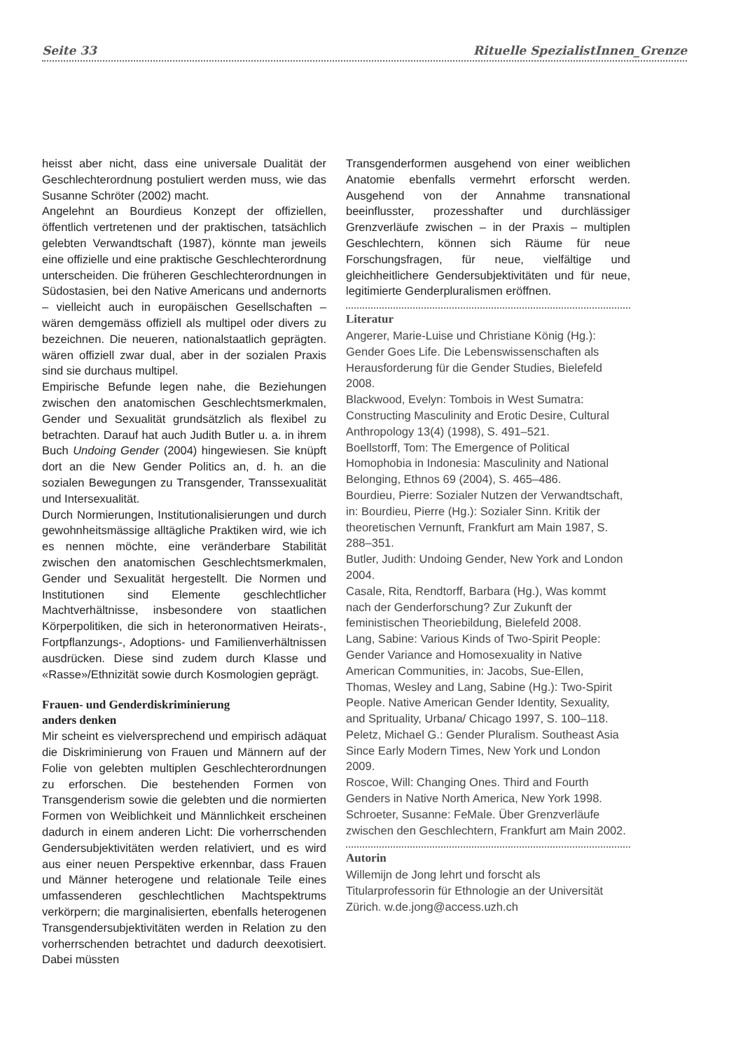Seite 33 Rituelle SpezialistInnen_Grenze
heisst aber nicht, dass eine universale Dualität der Geschlechterordnung postuliert werden muss, wie das Susanne Schröter (2002) macht.
Angelehnt an Bourdieus Konzept der offiziellen, öffentlich vertretenen und der praktischen, tatsächlich gelebten Verwandtschaft (1987), könnte man jeweils eine offizielle und eine praktische Geschlechterordnung unterscheiden. Die früheren Geschlechterordnungen in Südostasien, bei den Native Americans und andernorts – vielleicht auch in europäischen Gesellschaften – wären demgemäss offiziell als multipel oder divers zu bezeichnen. Die neueren, nationalstaatlich geprägten. wären offiziell zwar dual, aber in der sozialen Praxis sind sie durchaus multipel.
Empirische Befunde legen nahe, die Beziehungen zwischen den anatomischen Geschlechtsmerkmalen, Gender und Sexualität grundsätzlich als flexibel zu betrachten. Darauf hat auch Judith Butler u. a. in ihrem Buch Undoing Gender (2004) hingewiesen. Sie knüpft dort an die New Gender Politics an, d. h. an die sozialen Bewegungen zu Transgender, Transsexualität und Intersexualität.
Durch Normierungen, Institutionalisierungen und durch gewohnheitsmässige alltägliche Praktiken wird, wie ich es nennen möchte, eine veränderbare Stabilität zwischen den anatomischen Geschlechtsmerkmalen, Gender und Sexualität hergestellt. Die Normen und Institutionen sind Elemente geschlechtlicher Machtverhältnisse, insbesondere von staatlichen Körperpolitiken, die sich in heteronormativen Heirats-, Fortpflanzungs-, Adoptions- und Familienverhältnissen ausdrücken. Diese sind zudem durch Klasse und «Rasse»/Ethnizität sowie durch Kosmologien geprägt.
Frauen- und Genderdiskriminierung
anders denken
Mir scheint es vielversprechend und empirisch adäquat die Diskriminierung von Frauen und Männern auf der Folie von gelebten multiplen Geschlechterordnungen zu erforschen. Die bestehenden Formen von Transgenderism sowie die gelebten und die normierten Formen von Weiblichkeit und Männlichkeit erscheinen dadurch in einem anderen Licht: Die vorherrschenden Gendersubjektivitäten werden relativiert, und es wird aus einer neuen Perspektive erkennbar, dass Frauen und Männer heterogene und relationale Teile eines umfassenderen geschlechtlichen Machtspektrums verkörpern; die marginalisierten, ebenfalls heterogenen Transgendersubjektivitäten werden in Relation zu den vorherrschenden betrachtet und dadurch deexotisiert. Dabei müssten
Transgenderformen ausgehend von einer weiblichen Anatomie ebenfalls vermehrt erforscht werden. Ausgehend von der Annahme transnational beeinflusster, prozesshafter und durchlässiger Grenzverläufe zwischen – in der Praxis – multiplen Geschlechtern, können sich Räume für neue Forschungsfragen, für neue, vielfältige und gleichheitlichere Gendersubjektivitäten und für neue, legitimierte Genderpluralismen eröffnen.
Literatur
Angerer, Marie-Luise und Christiane König (Hg.): Gender Goes Life. Die Lebenswissenschaften als Herausforderung für die Gender Studies, Bielefeld 2008.
Blackwood, Evelyn: Tombois in West Sumatra: Constructing Masculinity and Erotic Desire, Cultural Anthropology 13(4) (1998), S. 491–521.
Boellstorff, Tom: The Emergence of Political Homophobia in Indonesia: Masculinity and National Belonging, Ethnos 69 (2004), S. 465–486.
Bourdieu, Pierre: Sozialer Nutzen der Verwandtschaft, in: Bourdieu, Pierre (Hg.): Sozialer Sinn. Kritik der theoretischen Vernunft, Frankfurt am Main 1987, S. 288–351.
Butler, Judith: Undoing Gender, New York and London 2004.
Casale, Rita, Rendtorff, Barbara (Hg.), Was kommt nach der Genderforschung? Zur Zukunft der feministischen Theoriebildung, Bielefeld 2008.
Lang, Sabine: Various Kinds of Two-Spirit People: Gender Variance and Homosexuality in Native American Communities, in: Jacobs, Sue-Ellen, Thomas, Wesley and Lang, Sabine (Hg.): Two-Spirit People. Native American Gender Identity, Sexuality, and Sprituality, Urbana/ Chicago 1997, S. 100–118.
Peletz, Michael G.: Gender Pluralism. Southeast Asia Since Early Modern Times, New York und London 2009.
Roscoe, Will: Changing Ones. Third and Fourth Genders in Native North America, New York 1998.
Schroeter, Susanne: FeMale. Über Grenzverläufe zwischen den Geschlechtern, Frankfurt am Main 2002.
Autorin
Willemijn de Jong lehrt und forscht als Titularprofessorin für Ethnologie an der Universität Zürich. w.de.jong@access.uzh.ch